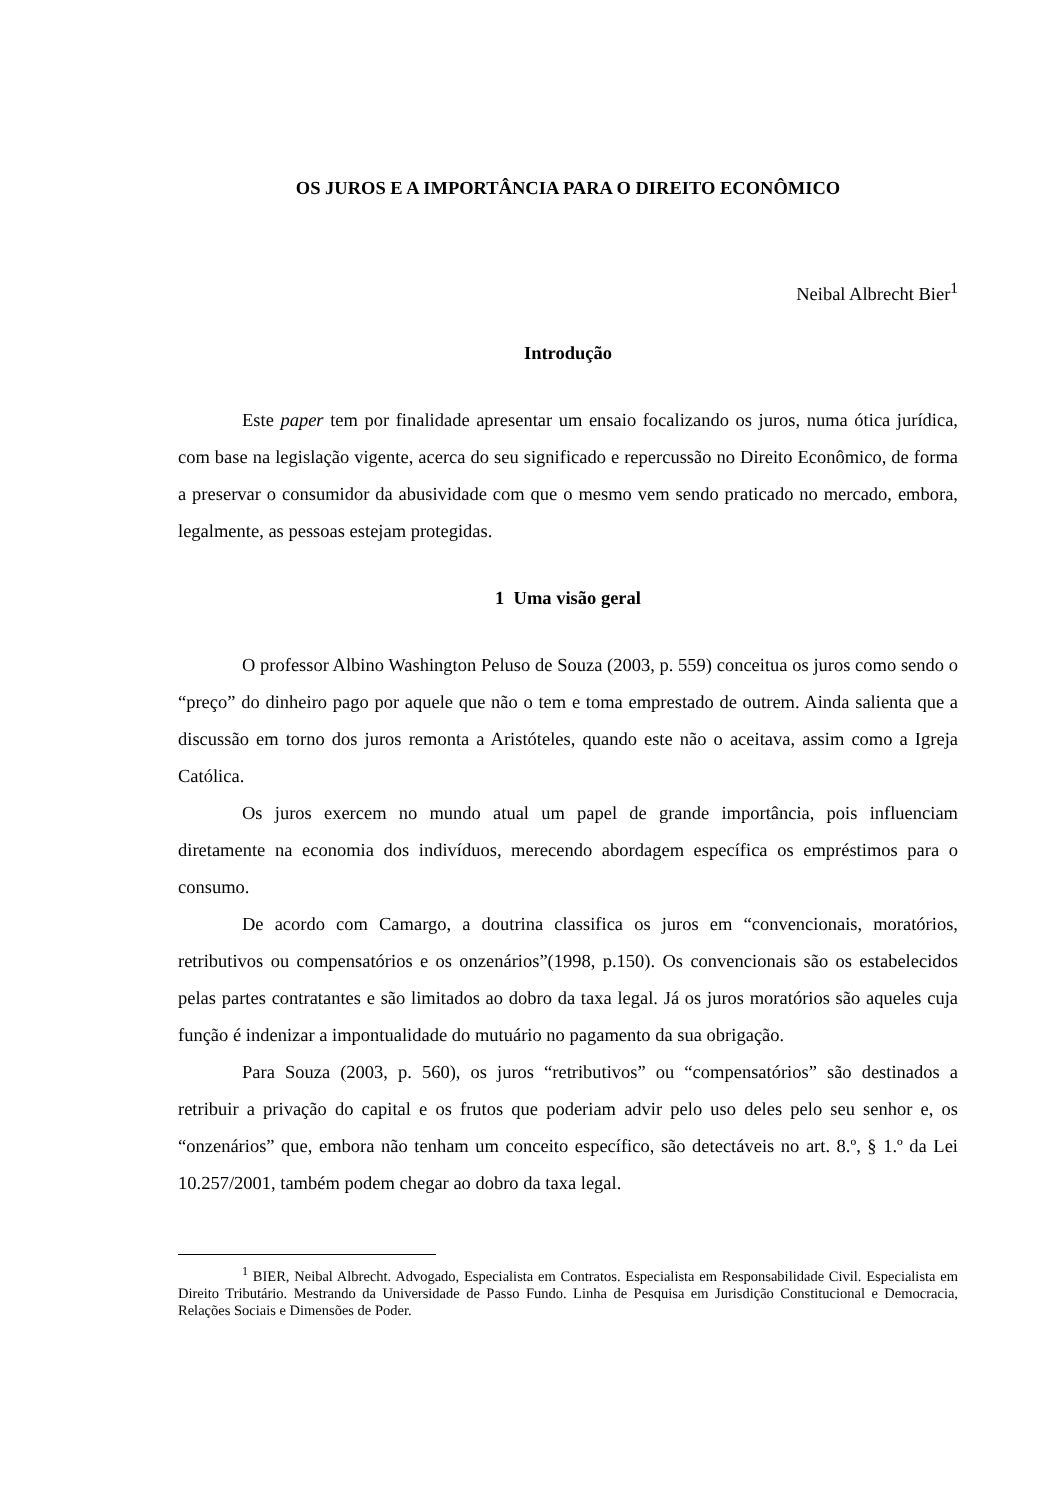OS JUROS E A IMPORTÂNCIA PARA O DIREITO ECONÔMICO
Neibal Albrecht Bier<sup>1</sup>
Introdução
Este paper tem por finalidade apresentar um ensaio focalizando os juros, numa ótica jurídica, com base na legislação vigente, acerca do seu significado e repercussão no Direito Econômico, de forma a preservar o consumidor da abusividade com que o mesmo vem sendo praticado no mercado, embora, legalmente, as pessoas estejam protegidas.
1 Uma visão geral
O professor Albino Washington Peluso de Souza (2003, p. 559) conceitua os juros como sendo o “preço” do dinheiro pago por aquele que não o tem e toma emprestado de outrem. Ainda salienta que a discussão em torno dos juros remonta a Aristóteles, quando este não o aceitava, assim como a Igreja Católica.
Os juros exercem no mundo atual um papel de grande importância, pois influenciam diretamente na economia dos indivíduos, merecendo abordagem específica os empréstimos para o consumo.
De acordo com Camargo, a doutrina classifica os juros em “convencionais, moratórios, retributivos ou compensatórios e os onzenários”(1998, p.150). Os convencionais são os estabelecidos pelas partes contratantes e são limitados ao dobro da taxa legal. Já os juros moratórios são aqueles cuja função é indenizar a impontualidade do mutuário no pagamento da sua obrigação.
Para Souza (2003, p. 560), os juros “retributivos” ou “compensatórios” são destinados a retribuir a privação do capital e os frutos que poderiam advir pelo uso deles pelo seu senhor e, os “onzenários” que, embora não tenham um conceito específico, são detectáveis no art. 8.º, § 1.º da Lei 10.257/2001, também podem chegar ao dobro da taxa legal.
<sup>1</sup> BIER, Neibal Albrecht. Advogado, Especialista em Contratos. Especialista em Responsabilidade Civil. Especialista em Direito Tributário. Mestrando da Universidade de Passo Fundo. Linha de Pesquisa em Jurisdição Constitucional e Democracia, Relações Sociais e Dimensões de Poder.